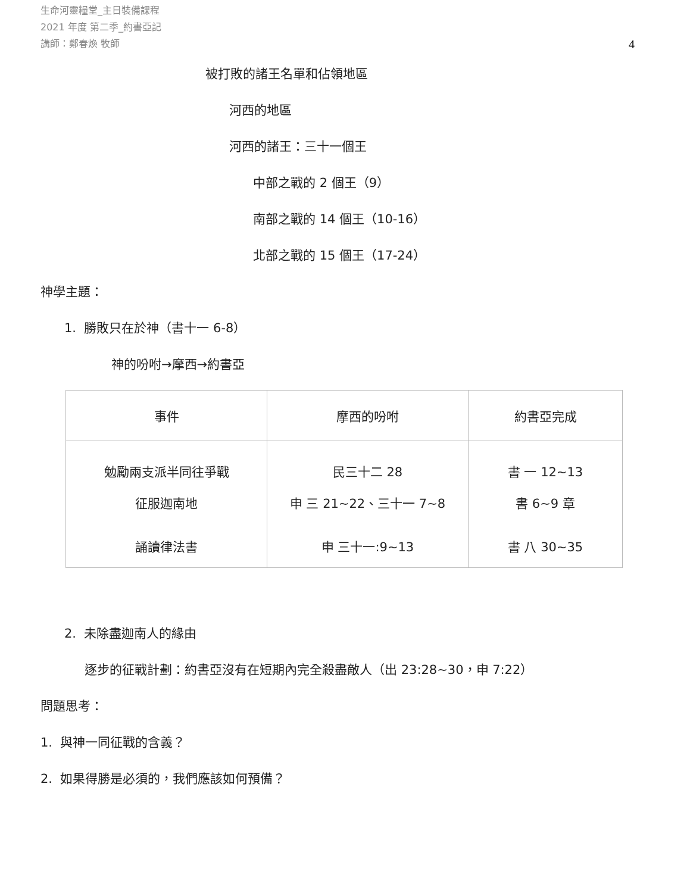生命河靈糧堂_主日裝備課程
2021 年度 第二季_約書亞記
講師：鄭春煥 牧師
4
被打敗的諸王名單和佔領地區
河西的地區
河西的諸王：三十一個王
中部之戰的 2 個王（9）
南部之戰的 14 個王（10-16）
北部之戰的 15 個王（17-24）
神學主題：
1. 勝敗只在於神（書十一 6-8）
神的吩咐→摩西→約書亞
| 事件 | 摩西的吩咐 | 約書亞完成 |
| 勉勵兩支派半同往爭戰 | 民三十二 28 | 書 一 12~13 |
| 征服迦南地 | 申 三 21~22、三十一 7~8 | 書 6~9 章 |
| 誦讀律法書 | 申 三十一:9~13 | 書 八 30~35 |
2. 未除盡迦南人的緣由
逐步的征戰計劃：約書亞沒有在短期內完全殺盡敵人（出 23:28~30，申 7:22）
問題思考：
1. 與神一同征戰的含義？
2. 如果得勝是必須的，我們應該如何預備？